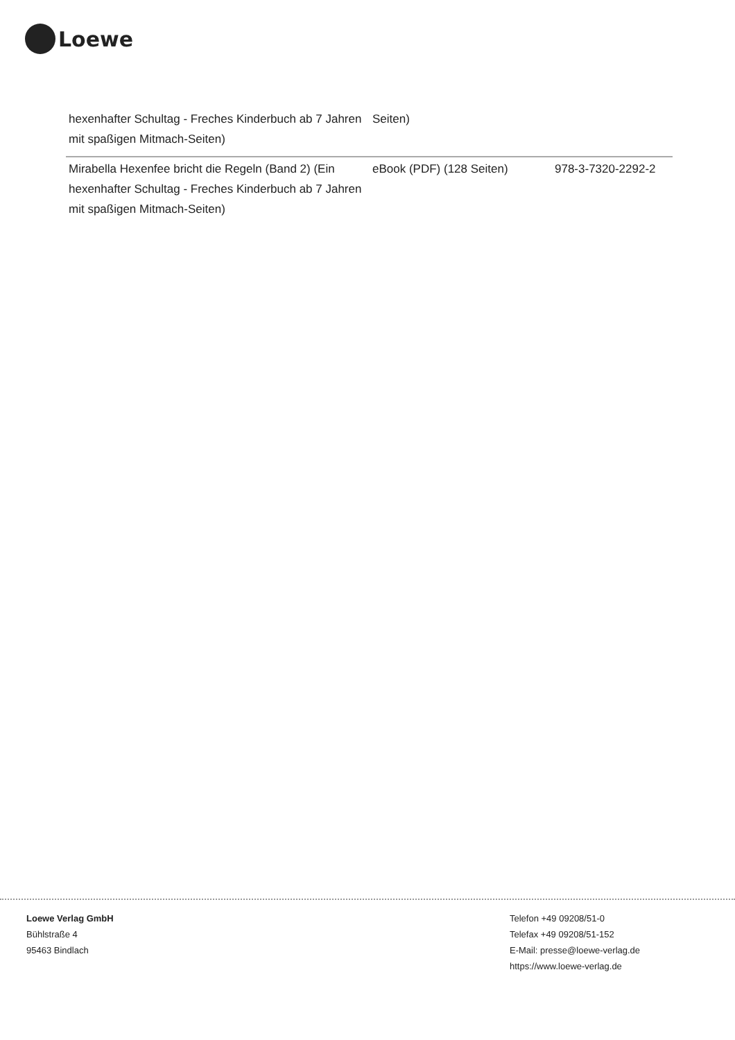Loewe
| hexenhafter Schultag - Freches Kinderbuch ab 7 Jahren mit spaßigen Mitmach-Seiten) | Seiten) | |
| Mirabella Hexenfee bricht die Regeln (Band 2) (Ein hexenhafter Schultag - Freches Kinderbuch ab 7 Jahren mit spaßigen Mitmach-Seiten) | eBook (PDF) (128 Seiten) | 978-3-7320-2292-2 |
Loewe Verlag GmbH
Bühlstraße 4
95463 Bindlach
Telefon +49 09208/51-0
Telefax +49 09208/51-152
E-Mail: presse@loewe-verlag.de
https://www.loewe-verlag.de